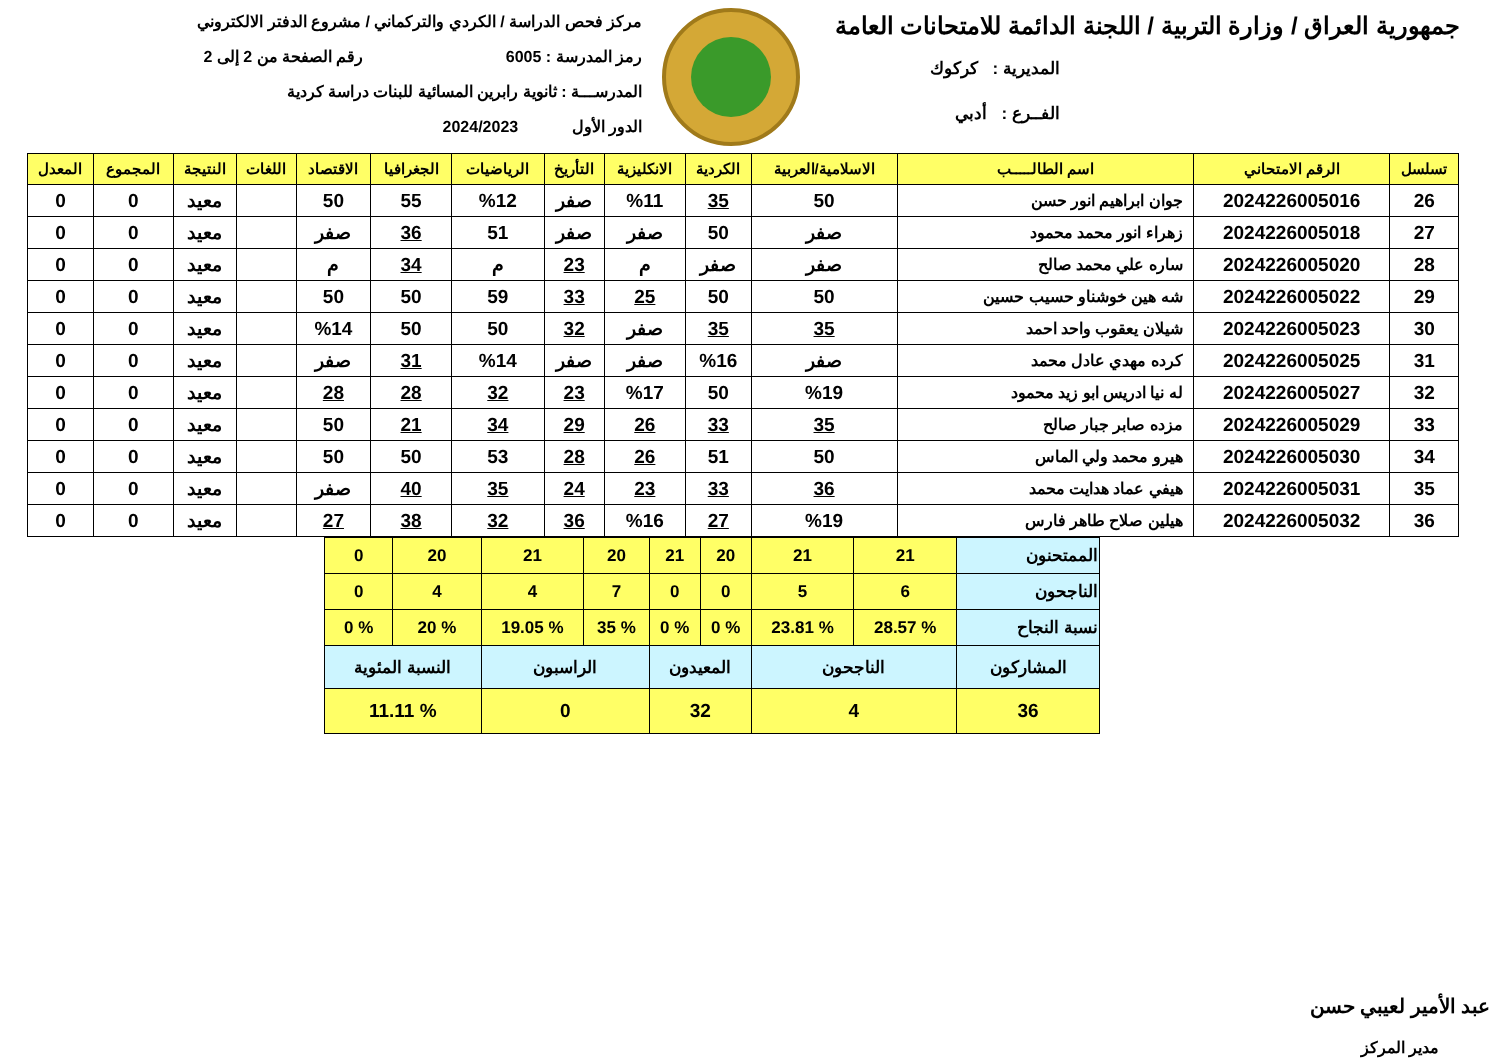جمهورية العراق / وزارة التربية / اللجنة الدائمة للامتحانات العامة
المديرية : كركوك
الفــرع : أدبي
مركز فحص الدراسة / الكردي والتركماني / مشروع الدفتر الالكتروني
رمز المدرسة : 6005 رقم الصفحة من 2 إلى 2
المدرســـة : ثانوية رابرين المسائية للبنات دراسة كردية
الدور الأول 2024/2023
| تسلسل | الرقم الامتحاني | اسم الطالـــــب | الاسلامية/العربية | الكردية | الانكليزية | التأريخ | الرياضيات | الجغرافيا | الاقتصاد | اللغات | النتيجة | المجموع | المعدل |
| --- | --- | --- | --- | --- | --- | --- | --- | --- | --- | --- | --- | --- | --- |
| 26 | 2024226005016 | جوان ابراهيم انور حسن | 50 | 35 | %11 | صفر | %12 | 55 | 50 | | معيد | 0 | 0 |
| 27 | 2024226005018 | زهراء انور محمد محمود | صفر | 50 | صفر | صفر | 51 | 36 | صفر | | معيد | 0 | 0 |
| 28 | 2024226005020 | ساره علي محمد صالح | صفر | صفر | م | 23 | م | 34 | م | | معيد | 0 | 0 |
| 29 | 2024226005022 | شه هين خوشناو حسيب حسين | 50 | 50 | 25 | 33 | 59 | 50 | 50 | | معيد | 0 | 0 |
| 30 | 2024226005023 | شيلان يعقوب واحد احمد | 35 | 35 | صفر | 32 | 50 | 50 | %14 | | معيد | 0 | 0 |
| 31 | 2024226005025 | كرده مهدي عادل محمد | صفر | %16 | صفر | صفر | %14 | 31 | صفر | | معيد | 0 | 0 |
| 32 | 2024226005027 | له نيا ادريس ابو زيد محمود | %19 | 50 | %17 | 23 | 32 | 28 | 28 | | معيد | 0 | 0 |
| 33 | 2024226005029 | مزده صابر جبار صالح | 35 | 33 | 26 | 29 | 34 | 21 | 50 | | معيد | 0 | 0 |
| 34 | 2024226005030 | هيرو محمد ولي الماس | 50 | 51 | 26 | 28 | 53 | 50 | 50 | | معيد | 0 | 0 |
| 35 | 2024226005031 | هيفي عماد هدايت محمد | 36 | 33 | 23 | 24 | 35 | 40 | صفر | | معيد | 0 | 0 |
| 36 | 2024226005032 | هيلين صلاح طاهر فارس | %19 | 27 | %16 | 36 | 32 | 38 | 27 | | معيد | 0 | 0 |
| الممتحنون | 21 | 21 | 20 | 21 | 20 | 21 | 20 | 0 |
| الناجحون | 6 | 5 | 0 | 0 | 7 | 4 | 4 | 0 |
| نسبة النجاح | % 28.57 | % 23.81 | % 0 | % 0 | % 35 | % 19.05 | % 20 | % 0 |
| المشاركون | الناجحون | | المعيدون | | الراسبون | | النسبة المئوية | |
| 36 | 4 | | 32 | | 0 | | % 11.11 | |
عبد الأمير لعيبي حسن
مدير المركز